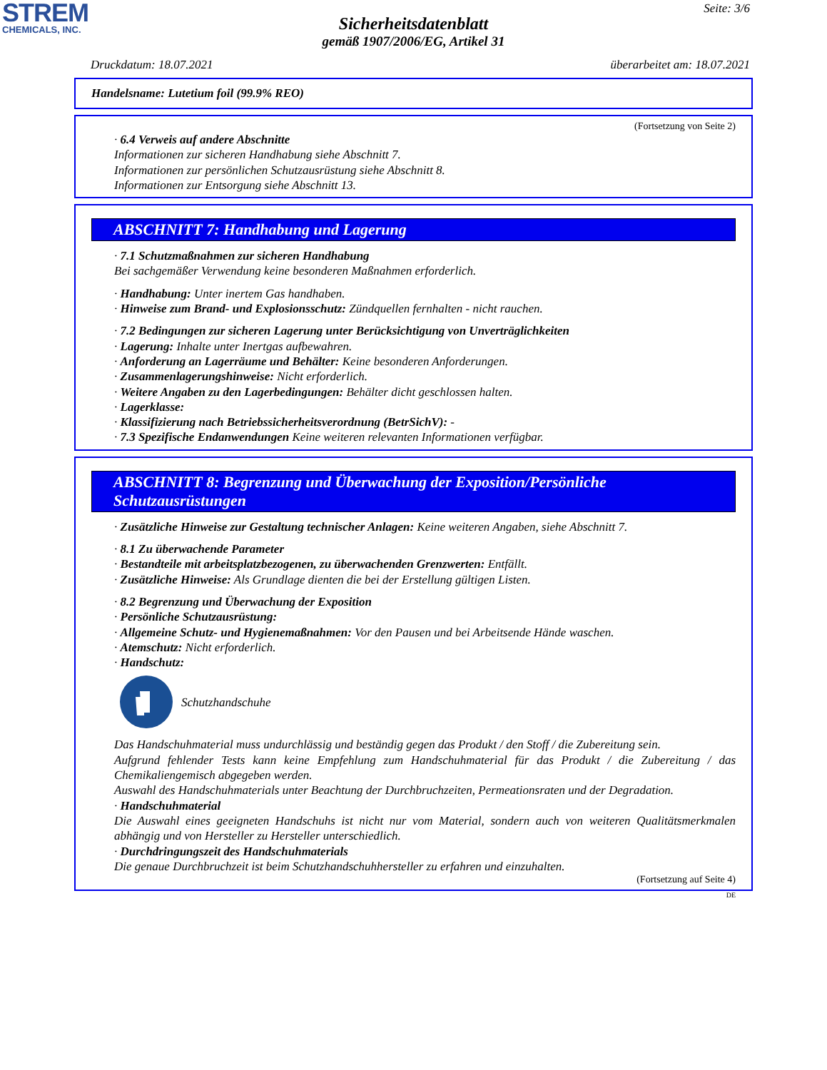STREM
CHEMICALS, INC.
Seite: 3/6
Sicherheitsdatenblatt
gemäß 1907/2006/EG, Artikel 31
Druckdatum: 18.07.2021 überarbeitet am: 18.07.2021
Handelsname: Lutetium foil (99.9% REO)
(Fortsetzung von Seite 2)
· 6.4 Verweis auf andere Abschnitte
Informationen zur sicheren Handhabung siehe Abschnitt 7.
Informationen zur persönlichen Schutzausrüstung siehe Abschnitt 8.
Informationen zur Entsorgung siehe Abschnitt 13.
ABSCHNITT 7: Handhabung und Lagerung
· 7.1 Schutzmaßnahmen zur sicheren Handhabung
Bei sachgemäßer Verwendung keine besonderen Maßnahmen erforderlich.
· Handhabung: Unter inertem Gas handhaben.
· Hinweise zum Brand- und Explosionsschutz: Zündquellen fernhalten - nicht rauchen.
· 7.2 Bedingungen zur sicheren Lagerung unter Berücksichtigung von Unverträglichkeiten
· Lagerung: Inhalte unter Inertgas aufbewahren.
· Anforderung an Lagerräume und Behälter: Keine besonderen Anforderungen.
· Zusammenlagerungshinweise: Nicht erforderlich.
· Weitere Angaben zu den Lagerbedingungen: Behälter dicht geschlossen halten.
· Lagerklasse:
· Klassifizierung nach Betriebssicherheitsverordnung (BetrSichV): -
· 7.3 Spezifische Endanwendungen Keine weiteren relevanten Informationen verfügbar.
ABSCHNITT 8: Begrenzung und Überwachung der Exposition/Persönliche Schutzausrüstungen
· Zusätzliche Hinweise zur Gestaltung technischer Anlagen: Keine weiteren Angaben, siehe Abschnitt 7.
· 8.1 Zu überwachende Parameter
· Bestandteile mit arbeitsplatzbezogenen, zu überwachenden Grenzwerten: Entfällt.
· Zusätzliche Hinweise: Als Grundlage dienten die bei der Erstellung gültigen Listen.
· 8.2 Begrenzung und Überwachung der Exposition
· Persönliche Schutzausrüstung:
· Allgemeine Schutz- und Hygienemaßnahmen: Vor den Pausen und bei Arbeitsende Hände waschen.
· Atemschutz: Nicht erforderlich.
· Handschutz:
Schutzhandschuhe
Das Handschuhmaterial muss undurchlässig und beständig gegen das Produkt / den Stoff / die Zubereitung sein.
Aufgrund fehlender Tests kann keine Empfehlung zum Handschuhmaterial für das Produkt / die Zubereitung / das Chemikaliengemisch abgegeben werden.
Auswahl des Handschuhmaterials unter Beachtung der Durchbruchzeiten, Permeationsraten und der Degradation.
· Handschuhmaterial
Die Auswahl eines geeigneten Handschuhs ist nicht nur vom Material, sondern auch von weiteren Qualitätsmerkmalen abhängig und von Hersteller zu Hersteller unterschiedlich.
· Durchdringungszeit des Handschuhmaterials
Die genaue Durchbruchzeit ist beim Schutzhandschuhhersteller zu erfahren und einzuhalten.
(Fortsetzung auf Seite 4)
DE